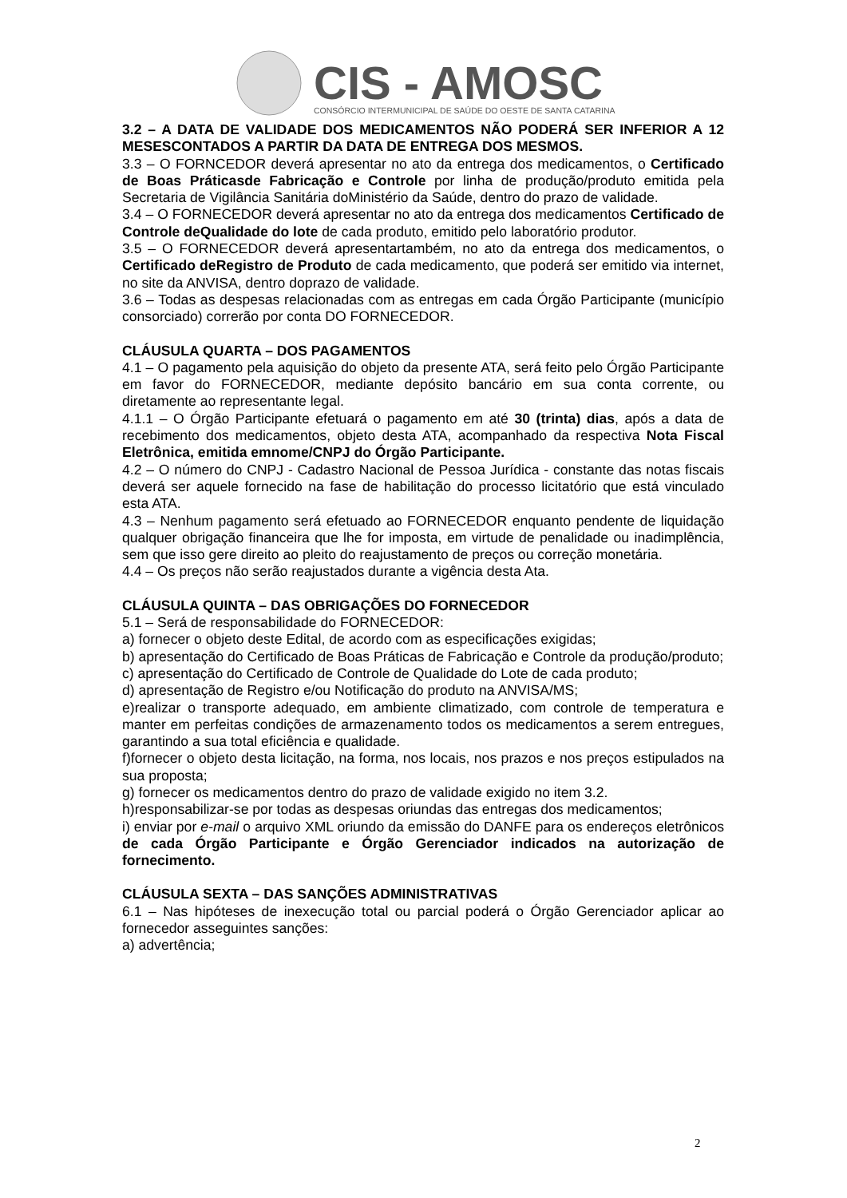CIS - AMOSC
CONSÓRCIO INTERMUNICIPAL DE SAÚDE DO OESTE DE SANTA CATARINA
3.2 – A DATA DE VALIDADE DOS MEDICAMENTOS NÃO PODERÁ SER INFERIOR A 12 MESESCONTADOS A PARTIR DA DATA DE ENTREGA DOS MESMOS.
3.3 – O FORNCEDOR deverá apresentar no ato da entrega dos medicamentos, o Certificado de Boas Práticasde Fabricação e Controle por linha de produção/produto emitida pela Secretaria de Vigilância Sanitária doMinistério da Saúde, dentro do prazo de validade.
3.4 – O FORNECEDOR deverá apresentar no ato da entrega dos medicamentos Certificado de Controle deQualidade do lote de cada produto, emitido pelo laboratório produtor.
3.5 – O FORNECEDOR deverá apresentartambém, no ato da entrega dos medicamentos, o Certificado deRegistro de Produto de cada medicamento, que poderá ser emitido via internet, no site da ANVISA, dentro doprazo de validade.
3.6 – Todas as despesas relacionadas com as entregas em cada Órgão Participante (município consorciado) correrão por conta DO FORNECEDOR.
CLÁUSULA QUARTA – DOS PAGAMENTOS
4.1 – O pagamento pela aquisição do objeto da presente ATA, será feito pelo Órgão Participante em favor do FORNECEDOR, mediante depósito bancário em sua conta corrente, ou diretamente ao representante legal.
4.1.1 – O Órgão Participante efetuará o pagamento em até 30 (trinta) dias, após a data de recebimento dos medicamentos, objeto desta ATA, acompanhado da respectiva Nota Fiscal Eletrônica, emitida emnome/CNPJ do Órgão Participante.
4.2 – O número do CNPJ - Cadastro Nacional de Pessoa Jurídica - constante das notas fiscais deverá ser aquele fornecido na fase de habilitação do processo licitatório que está vinculado esta ATA.
4.3 – Nenhum pagamento será efetuado ao FORNECEDOR enquanto pendente de liquidação qualquer obrigação financeira que lhe for imposta, em virtude de penalidade ou inadimplência, sem que isso gere direito ao pleito do reajustamento de preços ou correção monetária.
4.4 – Os preços não serão reajustados durante a vigência desta Ata.
CLÁUSULA QUINTA – DAS OBRIGAÇÕES DO FORNECEDOR
5.1 – Será de responsabilidade do FORNECEDOR:
a) fornecer o objeto deste Edital, de acordo com as especificações exigidas;
b) apresentação do Certificado de Boas Práticas de Fabricação e Controle da produção/produto;
c) apresentação do Certificado de Controle de Qualidade do Lote de cada produto;
d) apresentação de Registro e/ou Notificação do produto na ANVISA/MS;
e)realizar o transporte adequado, em ambiente climatizado, com controle de temperatura e manter em perfeitas condições de armazenamento todos os medicamentos a serem entregues, garantindo a sua total eficiência e qualidade.
f)fornecer o objeto desta licitação, na forma, nos locais, nos prazos e nos preços estipulados na sua proposta;
g) fornecer os medicamentos dentro do prazo de validade exigido no item 3.2.
h)responsabilizar-se por todas as despesas oriundas das entregas dos medicamentos;
i) enviar por e-mail o arquivo XML oriundo da emissão do DANFE para os endereços eletrônicos de cada Órgão Participante e Órgão Gerenciador indicados na autorização de fornecimento.
CLÁUSULA SEXTA – DAS SANÇÕES ADMINISTRATIVAS
6.1 – Nas hipóteses de inexecução total ou parcial poderá o Órgão Gerenciador aplicar ao fornecedor asseguintes sanções:
a) advertência;
2